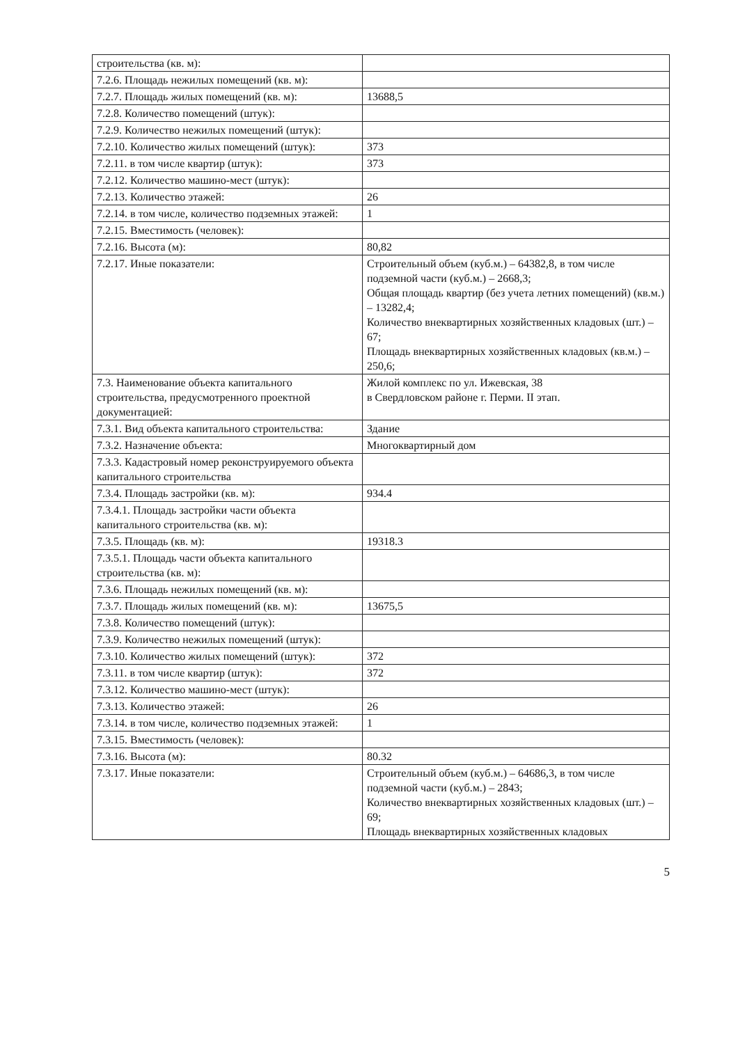| строительства (кв. м): | |
| 7.2.6. Площадь нежилых помещений (кв. м): | |
| 7.2.7. Площадь жилых помещений (кв. м): | 13688,5 |
| 7.2.8. Количество помещений (штук): | |
| 7.2.9. Количество нежилых помещений (штук): | |
| 7.2.10. Количество жилых помещений (штук): | 373 |
| 7.2.11. в том числе квартир (штук): | 373 |
| 7.2.12. Количество машино-мест (штук): | |
| 7.2.13. Количество этажей: | 26 |
| 7.2.14. в том числе, количество подземных этажей: | 1 |
| 7.2.15. Вместимость (человек): | |
| 7.2.16. Высота (м): | 80,82 |
| 7.2.17. Иные показатели: | Строительный объем (куб.м.) – 64382,8, в том числе подземной части (куб.м.) – 2668,3; Общая площадь квартир (без учета летних помещений) (кв.м.) – 13282,4; Количество внеквартирных хозяйственных кладовых (шт.) – 67; Площадь внеквартирных хозяйственных кладовых (кв.м.) –250,6; |
| 7.3. Наименование объекта капитального строительства, предусмотренного проектной документацией: | Жилой комплекс по ул. Ижевская, 38 в Свердловском районе г. Перми. II этап. |
| 7.3.1. Вид объекта капитального строительства: | Здание |
| 7.3.2. Назначение объекта: | Многоквартирный дом |
| 7.3.3. Кадастровый номер реконструируемого объекта капитального строительства | |
| 7.3.4. Площадь застройки (кв. м): | 934.4 |
| 7.3.4.1. Площадь застройки части объекта капитального строительства (кв. м): | |
| 7.3.5. Площадь (кв. м): | 19318.3 |
| 7.3.5.1. Площадь части объекта капитального строительства (кв. м): | |
| 7.3.6. Площадь нежилых помещений (кв. м): | |
| 7.3.7. Площадь жилых помещений (кв. м): | 13675,5 |
| 7.3.8. Количество помещений (штук): | |
| 7.3.9. Количество нежилых помещений (штук): | |
| 7.3.10. Количество жилых помещений (штук): | 372 |
| 7.3.11. в том числе квартир (штук): | 372 |
| 7.3.12. Количество машино-мест (штук): | |
| 7.3.13. Количество этажей: | 26 |
| 7.3.14. в том числе, количество подземных этажей: | 1 |
| 7.3.15. Вместимость (человек): | |
| 7.3.16. Высота (м): | 80.32 |
| 7.3.17. Иные показатели: | Строительный объем (куб.м.) – 64686,3, в том числе подземной части (куб.м.) – 2843; Количество внеквартирных хозяйственных кладовых (шт.) – 69; Площадь внеквартирных хозяйственных кладовых |
5